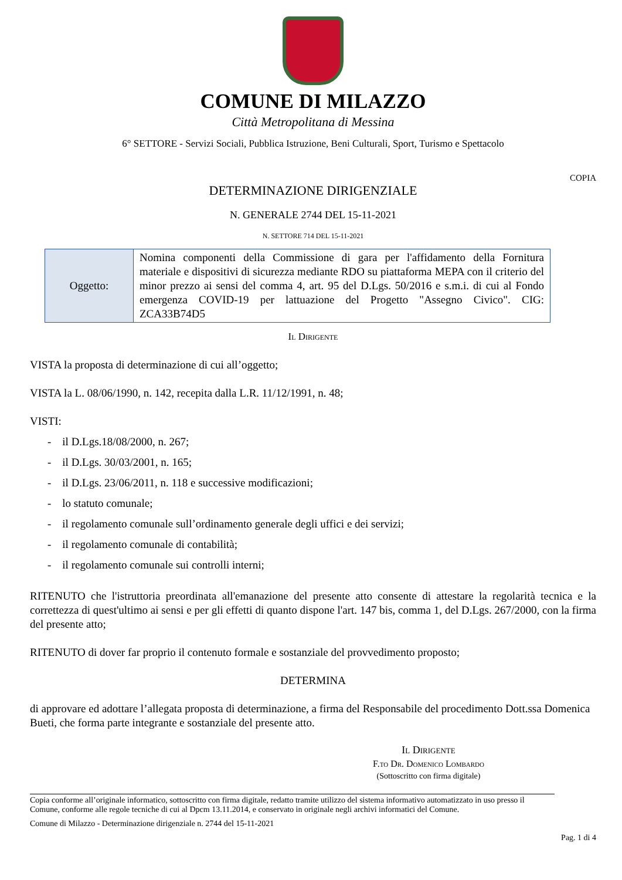COMUNE DI MILAZZO
Città Metropolitana di Messina
6° SETTORE - Servizi Sociali, Pubblica Istruzione, Beni Culturali, Sport, Turismo e Spettacolo
COPIA
DETERMINAZIONE DIRIGENZIALE
N. GENERALE 2744 DEL 15-11-2021
N. SETTORE 714 DEL 15-11-2021
| Oggetto: | Nomina componenti della Commissione di gara per l'affidamento della Fornitura materiale e dispositivi di sicurezza mediante RDO su piattaforma MEPA con il criterio del minor prezzo ai sensi del comma 4, art. 95 del D.Lgs. 50/2016 e s.m.i. di cui al Fondo emergenza COVID-19 per lattuazione del Progetto "Assegno Civico". CIG: ZCA33B74D5 |
Il Dirigente
VISTA la proposta di determinazione di cui all’oggetto;
VISTA la L. 08/06/1990, n. 142, recepita dalla L.R. 11/12/1991, n. 48;
VISTI:
- il D.Lgs.18/08/2000, n. 267;
- il D.Lgs. 30/03/2001, n. 165;
- il D.Lgs. 23/06/2011, n. 118 e successive modificazioni;
- lo statuto comunale;
- il regolamento comunale sull’ordinamento generale degli uffici e dei servizi;
- il regolamento comunale di contabilità;
- il regolamento comunale sui controlli interni;
RITENUTO che l'istruttoria preordinata all'emanazione del presente atto consente di attestare la regolarità tecnica e la correttezza di quest'ultimo ai sensi e per gli effetti di quanto dispone l'art. 147 bis, comma 1, del D.Lgs. 267/2000, con la firma del presente atto;
RITENUTO di dover far proprio il contenuto formale e sostanziale del provvedimento proposto;
DETERMINA
di approvare ed adottare l’allegata proposta di determinazione, a firma del Responsabile del procedimento Dott.ssa Domenica Bueti, che forma parte integrante e sostanziale del presente atto.
Il Dirigente
F.to Dr. Domenico Lombardo
(Sottoscritto con firma digitale)
Copia conforme all’originale informatico, sottoscritto con firma digitale, redatto tramite utilizzo del sistema informativo automatizzato in uso presso il Comune, conforme alle regole tecniche di cui al Dpcm 13.11.2014, e conservato in originale negli archivi informatici del Comune.
Comune di Milazzo - Determinazione dirigenziale n. 2744 del 15-11-2021
Pag. 1 di 4